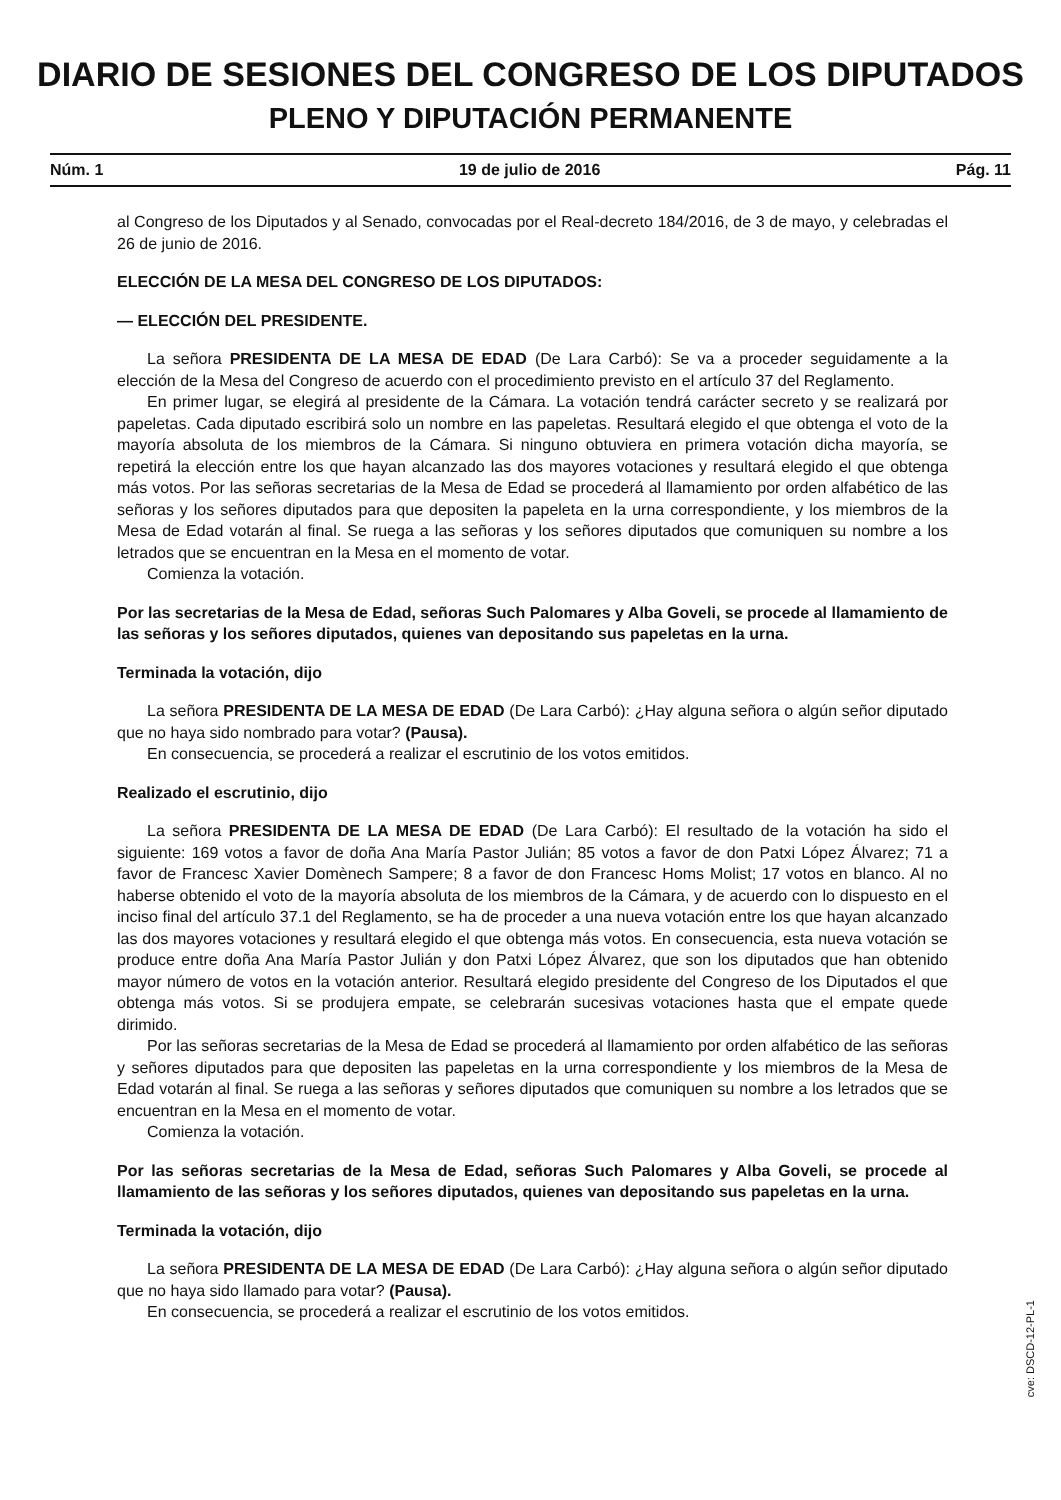DIARIO DE SESIONES DEL CONGRESO DE LOS DIPUTADOS
PLENO Y DIPUTACIÓN PERMANENTE
Núm. 1 19 de julio de 2016 Pág. 11
al Congreso de los Diputados y al Senado, convocadas por el Real-decreto 184/2016, de 3 de mayo, y celebradas el 26 de junio de 2016.
ELECCIÓN DE LA MESA DEL CONGRESO DE LOS DIPUTADOS:
— ELECCIÓN DEL PRESIDENTE.
La señora PRESIDENTA DE LA MESA DE EDAD (De Lara Carbó): Se va a proceder seguidamente a la elección de la Mesa del Congreso de acuerdo con el procedimiento previsto en el artículo 37 del Reglamento.
En primer lugar, se elegirá al presidente de la Cámara. La votación tendrá carácter secreto y se realizará por papeletas. Cada diputado escribirá solo un nombre en las papeletas. Resultará elegido el que obtenga el voto de la mayoría absoluta de los miembros de la Cámara. Si ninguno obtuviera en primera votación dicha mayoría, se repetirá la elección entre los que hayan alcanzado las dos mayores votaciones y resultará elegido el que obtenga más votos. Por las señoras secretarias de la Mesa de Edad se procederá al llamamiento por orden alfabético de las señoras y los señores diputados para que depositen la papeleta en la urna correspondiente, y los miembros de la Mesa de Edad votarán al final. Se ruega a las señoras y los señores diputados que comuniquen su nombre a los letrados que se encuentran en la Mesa en el momento de votar.
Comienza la votación.
Por las secretarias de la Mesa de Edad, señoras Such Palomares y Alba Goveli, se procede al llamamiento de las señoras y los señores diputados, quienes van depositando sus papeletas en la urna.
Terminada la votación, dijo
La señora PRESIDENTA DE LA MESA DE EDAD (De Lara Carbó): ¿Hay alguna señora o algún señor diputado que no haya sido nombrado para votar? (Pausa).
En consecuencia, se procederá a realizar el escrutinio de los votos emitidos.
Realizado el escrutinio, dijo
La señora PRESIDENTA DE LA MESA DE EDAD (De Lara Carbó): El resultado de la votación ha sido el siguiente: 169 votos a favor de doña Ana María Pastor Julián; 85 votos a favor de don Patxi López Álvarez; 71 a favor de Francesc Xavier Domènech Sampere; 8 a favor de don Francesc Homs Molist; 17 votos en blanco. Al no haberse obtenido el voto de la mayoría absoluta de los miembros de la Cámara, y de acuerdo con lo dispuesto en el inciso final del artículo 37.1 del Reglamento, se ha de proceder a una nueva votación entre los que hayan alcanzado las dos mayores votaciones y resultará elegido el que obtenga más votos. En consecuencia, esta nueva votación se produce entre doña Ana María Pastor Julián y don Patxi López Álvarez, que son los diputados que han obtenido mayor número de votos en la votación anterior. Resultará elegido presidente del Congreso de los Diputados el que obtenga más votos. Si se produjera empate, se celebrarán sucesivas votaciones hasta que el empate quede dirimido.
Por las señoras secretarias de la Mesa de Edad se procederá al llamamiento por orden alfabético de las señoras y señores diputados para que depositen las papeletas en la urna correspondiente y los miembros de la Mesa de Edad votarán al final. Se ruega a las señoras y señores diputados que comuniquen su nombre a los letrados que se encuentran en la Mesa en el momento de votar.
Comienza la votación.
Por las señoras secretarias de la Mesa de Edad, señoras Such Palomares y Alba Goveli, se procede al llamamiento de las señoras y los señores diputados, quienes van depositando sus papeletas en la urna.
Terminada la votación, dijo
La señora PRESIDENTA DE LA MESA DE EDAD (De Lara Carbó): ¿Hay alguna señora o algún señor diputado que no haya sido llamado para votar? (Pausa).
En consecuencia, se procederá a realizar el escrutinio de los votos emitidos.
cve: DSCD-12-PL-1